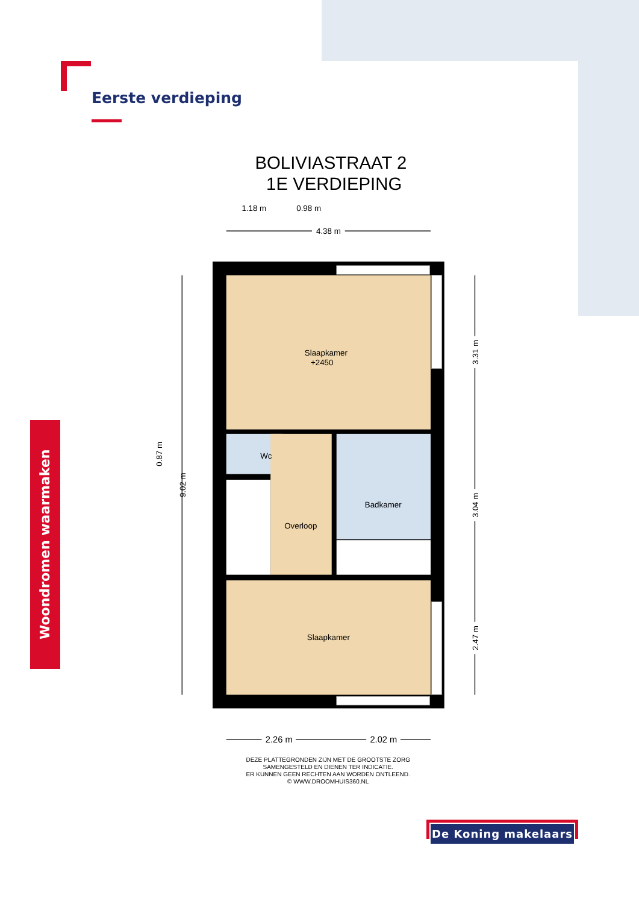Eerste verdieping
Woondromen waarmaken
BOLIVIASTRAAT 2
1E VERDIEPING
1.18 m
0.98 m
4.38 m
Slaapkamer
+2450
Wc
Badkamer
Overloop
Slaapkamer
9.02 m
0.87 m
3.31 m
3.04 m
2.47 m
2.26 m
2.02 m
DEZE PLATTEGRONDEN ZIJN MET DE GROOTSTE ZORG
SAMENGESTELD EN DIENEN TER INDICATIE.
ER KUNNEN GEEN RECHTEN AAN WORDEN ONTLEEND.
© WWW.DROOMHUIS360.NL
De Koning makelaars